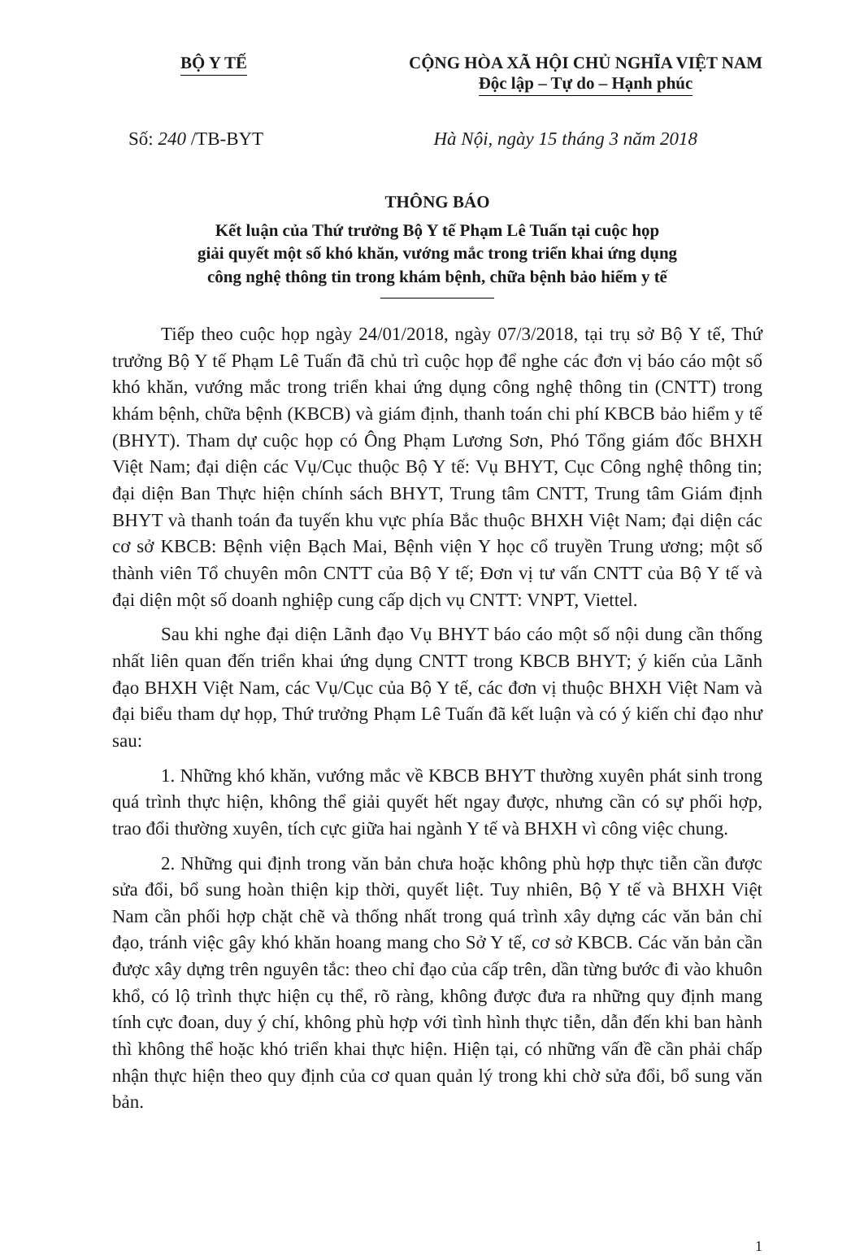BỘ Y TẾ CỘNG HÒA XÃ HỘI CHỦ NGHĨA VIỆT NAM
Độc lập – Tự do – Hạnh phúc
Số: 240 /TB-BYT Hà Nội, ngày 15 tháng 3 năm 2018
THÔNG BÁO
Kết luận của Thứ trưởng Bộ Y tế Phạm Lê Tuấn tại cuộc họp
giải quyết một số khó khăn, vướng mắc trong triển khai ứng dụng
công nghệ thông tin trong khám bệnh, chữa bệnh bảo hiểm y tế
Tiếp theo cuộc họp ngày 24/01/2018, ngày 07/3/2018, tại trụ sở Bộ Y tế, Thứ trưởng Bộ Y tế Phạm Lê Tuấn đã chủ trì cuộc họp để nghe các đơn vị báo cáo một số khó khăn, vướng mắc trong triển khai ứng dụng công nghệ thông tin (CNTT) trong khám bệnh, chữa bệnh (KBCB) và giám định, thanh toán chi phí KBCB bảo hiểm y tế (BHYT). Tham dự cuộc họp có Ông Phạm Lương Sơn, Phó Tổng giám đốc BHXH Việt Nam; đại diện các Vụ/Cục thuộc Bộ Y tế: Vụ BHYT, Cục Công nghệ thông tin; đại diện Ban Thực hiện chính sách BHYT, Trung tâm CNTT, Trung tâm Giám định BHYT và thanh toán đa tuyến khu vực phía Bắc thuộc BHXH Việt Nam; đại diện các cơ sở KBCB: Bệnh viện Bạch Mai, Bệnh viện Y học cổ truyền Trung ương; một số thành viên Tổ chuyên môn CNTT của Bộ Y tế; Đơn vị tư vấn CNTT của Bộ Y tế và đại diện một số doanh nghiệp cung cấp dịch vụ CNTT: VNPT, Viettel.
Sau khi nghe đại diện Lãnh đạo Vụ BHYT báo cáo một số nội dung cần thống nhất liên quan đến triển khai ứng dụng CNTT trong KBCB BHYT; ý kiến của Lãnh đạo BHXH Việt Nam, các Vụ/Cục của Bộ Y tế, các đơn vị thuộc BHXH Việt Nam và đại biểu tham dự họp, Thứ trưởng Phạm Lê Tuấn đã kết luận và có ý kiến chỉ đạo như sau:
1. Những khó khăn, vướng mắc về KBCB BHYT thường xuyên phát sinh trong quá trình thực hiện, không thể giải quyết hết ngay được, nhưng cần có sự phối hợp, trao đổi thường xuyên, tích cực giữa hai ngành Y tế và BHXH vì công việc chung.
2. Những qui định trong văn bản chưa hoặc không phù hợp thực tiễn cần được sửa đổi, bổ sung hoàn thiện kịp thời, quyết liệt. Tuy nhiên, Bộ Y tế và BHXH Việt Nam cần phối hợp chặt chẽ và thống nhất trong quá trình xây dựng các văn bản chỉ đạo, tránh việc gây khó khăn hoang mang cho Sở Y tế, cơ sở KBCB. Các văn bản cần được xây dựng trên nguyên tắc: theo chỉ đạo của cấp trên, dần từng bước đi vào khuôn khổ, có lộ trình thực hiện cụ thể, rõ ràng, không được đưa ra những quy định mang tính cực đoan, duy ý chí, không phù hợp với tình hình thực tiễn, dẫn đến khi ban hành thì không thể hoặc khó triển khai thực hiện. Hiện tại, có những vấn đề cần phải chấp nhận thực hiện theo quy định của cơ quan quản lý trong khi chờ sửa đổi, bổ sung văn bản.
1